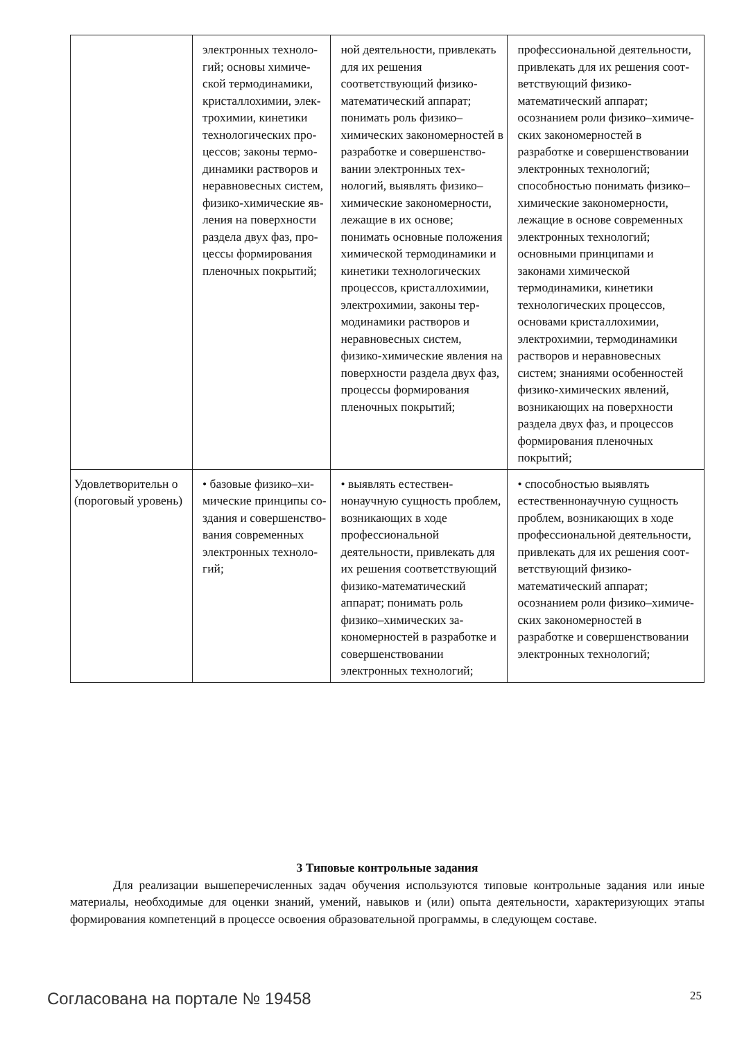| | электронных техноло­гий; основы химиче­ской термодинамики, кристаллохимии, элек­трохимии, кинетики технологических про­цессов; законы термо­динамики растворов и неравновесных систем, физико-химические яв­ления на поверхности раздела двух фаз, про­цессы формирования пленочных покрытий; | ной деятельности, при­влекать для их решения соответствующий физи­ко-математический аппарат; понимать роль физико–химических за­кономерностей в разра­ботке и совершенство­вании электронных тех­нологий, выявлять фи­зико–химические зако­номерности, лежащие в их основе; понимать основные положения химической термодина­мики и кинетики техно­логических процессов, кристаллохимии, элек­трохимии, законы тер­модинамики растворов и неравновесных си­стем, физико-химиче­ские явления на поверх­ности раздела двух фаз, процессы формирова­ния пленочных покры­тий; | профессиональной дея­тельности, привлекать для их решения соот­ветствующий физи­ко-математический аппарат; осознанием роли физико–химиче­ских закономерностей в разработке и совершен­ствовании электронных технологий; способно­стью понимать физико–химические закономер­ности, лежащие в осно­ве современных элек­тронных технологий; основными принципа­ми и законами химиче­ской термодинамики, кинетики технологиче­ских процессов, основа­ми кристаллохимии, электрохимии, термоди­намики растворов и не­равновесных систем; знаниями особенностей физико-химических яв­лений, возникающих на поверхности раздела двух фаз, и процессов формирования пленоч­ных покрытий; |
| Удовлетворительн о (пороговый уровень) | • базовые физико–хи­мические принципы со­здания и совершенство­вания современных электронных техноло­гий; | • выявлять естествен­нонаучную сущность проблем, возникающих в ходе профессиональ­ной деятельности, при­влекать для их решения соответствующий физи­ко-математический аппарат; понимать роль физико–химических за­кономерностей в разра­ботке и совершенство­вании электронных тех­нологий; | • способностью выяв­лять естественнонауч­ную сущность проблем, возникающих в ходе профессиональной дея­тельности, привлекать для их решения соот­ветствующий физи­ко-математический аппарат; осознанием роли физико–химиче­ских закономерностей в разработке и совершен­ствовании электронных технологий; |
3 Типовые контрольные задания
Для реализации вышеперечисленных задач обучения используются типовые контрольные задания или иные материалы, необходимые для оценки знаний, умений, навыков и (или) опыта де­ятельности, характеризующих этапы формирования компетенций в процессе освоения образова­тельной программы, в следующем составе.
Согласована на портале № 19458 25